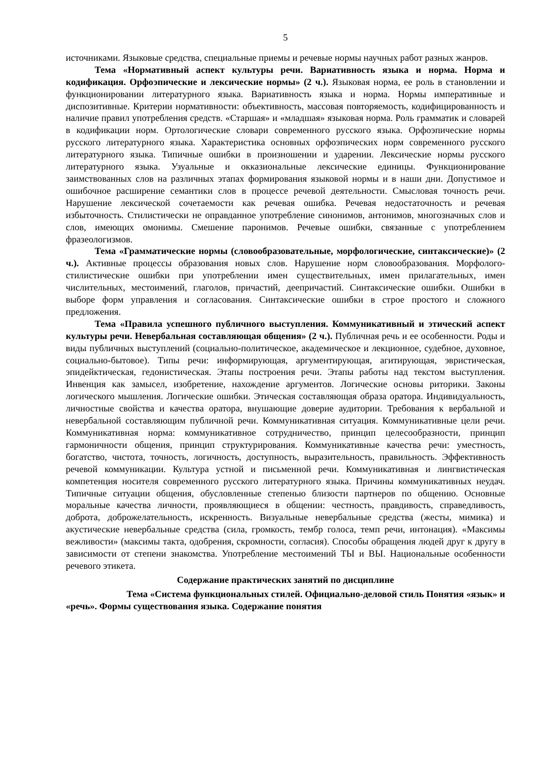5
источниками. Языковые средства, специальные приемы и речевые нормы научных работ разных жанров.
Тема «Нормативный аспект культуры речи. Вариативность языка и норма. Норма и кодификация. Орфоэпические и лексические нормы» (2 ч.). Языковая норма, ее роль в становлении и функционировании литературного языка. Вариативность языка и норма. Нормы императивные и диспозитивные. Критерии нормативности: объективность, массовая повторяемость, кодифицированность и наличие правил употребления средств. «Старшая» и «младшая» языковая норма. Роль грамматик и словарей в кодификации норм. Ортологические словари современного русского языка. Орфоэпические нормы русского литературного языка. Характеристика основных орфоэпических норм современного русского литературного языка. Типичные ошибки в произношении и ударении. Лексические нормы русского литературного языка. Узуальные и окказиональные лексические единицы. Функционирование заимствованных слов на различных этапах формирования языковой нормы и в наши дни. Допустимое и ошибочное расширение семантики слов в процессе речевой деятельности. Смысловая точность речи. Нарушение лексической сочетаемости как речевая ошибка. Речевая недостаточность и речевая избыточность. Стилистически не оправданное употребление синонимов, антонимов, многозначных слов и слов, имеющих омонимы. Смешение паронимов. Речевые ошибки, связанные с употреблением фразеологизмов.
Тема «Грамматические нормы (словообразовательные, морфологические, синтаксические)» (2 ч.). Активные процессы образования новых слов. Нарушение норм словообразования. Морфолого-стилистические ошибки при употреблении имен существительных, имен прилагательных, имен числительных, местоимений, глаголов, причастий, деепричастий. Синтаксические ошибки. Ошибки в выборе форм управления и согласования. Синтаксические ошибки в строе простого и сложного предложения.
Тема «Правила успешного публичного выступления. Коммуникативный и этический аспект культуры речи. Невербальная составляющая общения» (2 ч.). Публичная речь и ее особенности. Роды и виды публичных выступлений (социально-политическое, академическое и лекционное, судебное, духовное, социально-бытовое). Типы речи: информирующая, аргументирующая, агитирующая, эвристическая, эпидейктическая, гедонистическая. Этапы построения речи. Этапы работы над текстом выступления. Инвенция как замысел, изобретение, нахождение аргументов. Логические основы риторики. Законы логического мышления. Логические ошибки. Этическая составляющая образа оратора. Индивидуальность, личностные свойства и качества оратора, внушающие доверие аудитории. Требования к вербальной и невербальной составляющим публичной речи. Коммуникативная ситуация. Коммуникативные цели речи. Коммуникативная норма: коммуникативное сотрудничество, принцип целесообразности, принцип гармоничности общения, принцип структурирования. Коммуникативные качества речи: уместность, богатство, чистота, точность, логичность, доступность, выразительность, правильность. Эффективность речевой коммуникации. Культура устной и письменной речи. Коммуникативная и лингвистическая компетенция носителя современного русского литературного языка. Причины коммуникативных неудач. Типичные ситуации общения, обусловленные степенью близости партнеров по общению. Основные моральные качества личности, проявляющиеся в общении: честность, правдивость, справедливость, доброта, доброжелательность, искренность. Визуальные невербальные средства (жесты, мимика) и акустические невербальные средства (сила, громкость, тембр голоса, темп речи, интонация). «Максимы вежливости» (максимы такта, одобрения, скромности, согласия). Способы обращения людей друг к другу в зависимости от степени знакомства. Употребление местоимений ТЫ и ВЫ. Национальные особенности речевого этикета.
Содержание практических занятий по дисциплине
Тема «Система функциональных стилей. Официально-деловой стиль Понятия «язык» и «речь». Формы существования языка. Содержание понятия